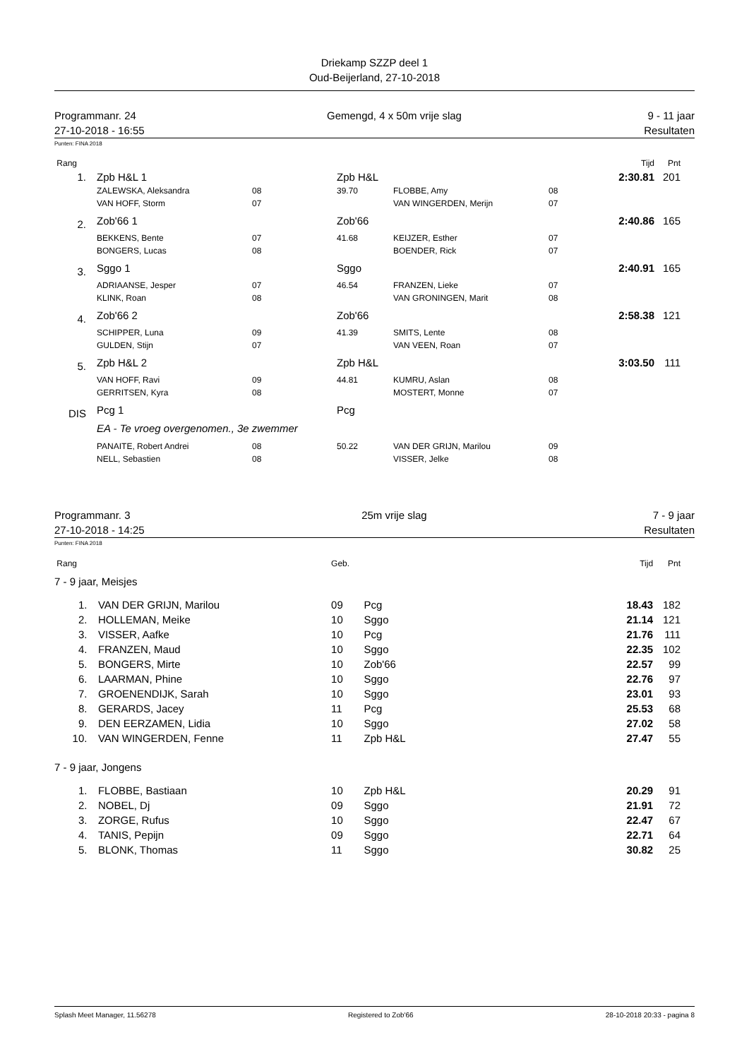Driekamp SZZP deel 1
Oud-Beijerland, 27-10-2018
Programmanr. 24
27-10-2018 - 16:55
Gemengd, 4 x 50m vrije slag 9 - 11 jaar
Resultaten
Punten: FINA 2018
| Rang | | | | | | | Tijd | Pnt |
| 1. | | Zpb H&L 1 | | Zpb H&L | | | 2:30.81 | 201 |
| | | ZALEWSKA, Aleksandra | 08 | 39.70 | FLOBBE, Amy | 08 | | |
| | | VAN HOFF, Storm | 07 | | VAN WINGERDEN, Merijn | 07 | | |
| 2. | | Zob'66 1 | | Zob'66 | | | 2:40.86 | 165 |
| | | BEKKENS, Bente | 07 | 41.68 | KEIJZER, Esther | 07 | | |
| | | BONGERS, Lucas | 08 | | BOENDER, Rick | 07 | | |
| 3. | | Sggo 1 | | Sggo | | | 2:40.91 | 165 |
| | | ADRIAANSE, Jesper | 07 | 46.54 | FRANZEN, Lieke | 07 | | |
| | | KLINK, Roan | 08 | | VAN GRONINGEN, Marit | 08 | | |
| 4. | | Zob'66 2 | | Zob'66 | | | 2:58.38 | 121 |
| | | SCHIPPER, Luna | 09 | 41.39 | SMITS, Lente | 08 | | |
| | | GULDEN, Stijn | 07 | | VAN VEEN, Roan | 07 | | |
| 5. | | Zpb H&L 2 | | Zpb H&L | | | 3:03.50 | 111 |
| | | VAN HOFF, Ravi | 09 | 44.81 | KUMRU, Aslan | 08 | | |
| | | GERRITSEN, Kyra | 08 | | MOSTERT, Monne | 07 | | |
| DIS | | Pcg 1 | | Pcg | | | | |
| | | EA - Te vroeg overgenomen., 3e zwemmer | | | | | | |
| | | PANAITE, Robert Andrei | 08 | 50.22 | VAN DER GRIJN, Marilou | 09 | | |
| | | NELL, Sebastien | 08 | | VISSER, Jelke | 08 | | |
Programmanr. 3
27-10-2018 - 14:25
25m vrije slag 7 - 9 jaar
Resultaten
Punten: FINA 2018
| Rang | | | Geb. | | Tijd | Pnt |
| 7 - 9 jaar, Meisjes | | | | | | |
| 1. | | VAN DER GRIJN, Marilou | 09 | Pcg | 18.43 | 182 |
| 2. | | HOLLEMAN, Meike | 10 | Sggo | 21.14 | 121 |
| 3. | | VISSER, Aafke | 10 | Pcg | 21.76 | 111 |
| 4. | | FRANZEN, Maud | 10 | Sggo | 22.35 | 102 |
| 5. | | BONGERS, Mirte | 10 | Zob'66 | 22.57 | 99 |
| 6. | | LAARMAN, Phine | 10 | Sggo | 22.76 | 97 |
| 7. | | GROENENDIJK, Sarah | 10 | Sggo | 23.01 | 93 |
| 8. | | GERARDS, Jacey | 11 | Pcg | 25.53 | 68 |
| 9. | | DEN EERZAMEN, Lidia | 10 | Sggo | 27.02 | 58 |
| 10. | | VAN WINGERDEN, Fenne | 11 | Zpb H&L | 27.47 | 55 |
| 7 - 9 jaar, Jongens | | | | | | |
| 1. | | FLOBBE, Bastiaan | 10 | Zpb H&L | 20.29 | 91 |
| 2. | | NOBEL, Dj | 09 | Sggo | 21.91 | 72 |
| 3. | | ZORGE, Rufus | 10 | Sggo | 22.47 | 67 |
| 4. | | TANIS, Pepijn | 09 | Sggo | 22.71 | 64 |
| 5. | | BLONK, Thomas | 11 | Sggo | 30.82 | 25 |
Splash Meet Manager, 11.56278 Registered to Zob'66 28-10-2018 20:33 - pagina 8